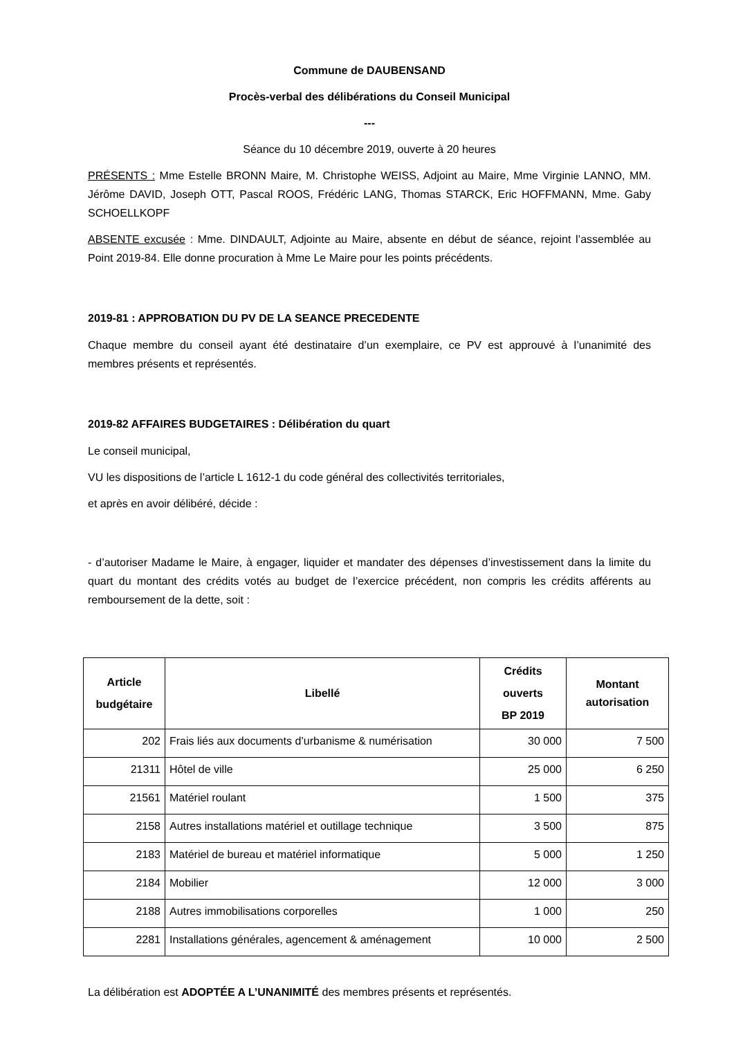Commune de DAUBENSAND
Procès-verbal des délibérations du Conseil Municipal
---
Séance du 10 décembre 2019, ouverte à 20 heures
PRÉSENTS : Mme Estelle BRONN Maire, M. Christophe WEISS, Adjoint au Maire, Mme Virginie LANNO, MM. Jérôme DAVID, Joseph OTT, Pascal ROOS, Frédéric LANG, Thomas STARCK, Eric HOFFMANN, Mme. Gaby SCHOELLKOPF
ABSENTE excusée : Mme. DINDAULT, Adjointe au Maire, absente en début de séance, rejoint l’assemblée au Point 2019-84. Elle donne procuration à Mme Le Maire pour les points précédents.
2019-81 : APPROBATION DU PV DE LA SEANCE PRECEDENTE
Chaque membre du conseil ayant été destinataire d’un exemplaire, ce PV est approuvé à l’unanimité des membres présents et représentés.
2019-82 AFFAIRES BUDGETAIRES : Délibération du quart
Le conseil municipal,
VU les dispositions de l’article L 1612-1 du code général des collectivités territoriales,
et après en avoir délibéré, décide :
- d’autoriser Madame le Maire, à engager, liquider et mandater des dépenses d’investissement dans la limite du quart du montant des crédits votés au budget de l’exercice précédent, non compris les crédits afférents au remboursement de la dette, soit :
| Article budgétaire | Libellé | Crédits ouverts BP 2019 | Montant autorisation |
| --- | --- | --- | --- |
| 202 | Frais liés aux documents d’urbanisme & numérisation | 30 000 | 7 500 |
| 21311 | Hôtel de ville | 25 000 | 6 250 |
| 21561 | Matériel roulant | 1 500 | 375 |
| 2158 | Autres installations matériel et outillage technique | 3 500 | 875 |
| 2183 | Matériel de bureau et matériel informatique | 5 000 | 1 250 |
| 2184 | Mobilier | 12 000 | 3 000 |
| 2188 | Autres immobilisations corporelles | 1 000 | 250 |
| 2281 | Installations générales, agencement & aménagement | 10 000 | 2 500 |
La délibération est ADOPTÉE A L’UNANIMITÉ des membres présents et représentés.